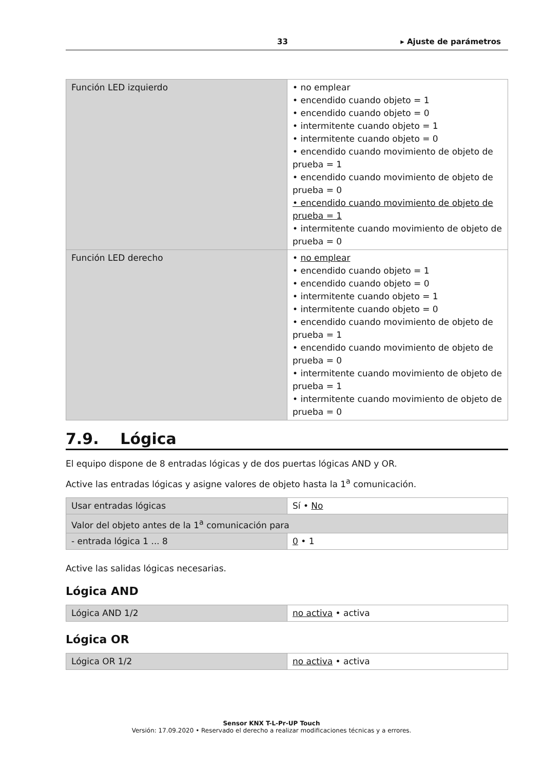33 ▸ Ajuste de parámetros
| Función LED izquierdo | • no emplear • encendido cuando objeto = 1 • encendido cuando objeto = 0 • intermitente cuando objeto = 1 • intermitente cuando objeto = 0 • encendido cuando movimiento de objeto de prueba = 1 • encendido cuando movimiento de objeto de prueba = 0 • encendido cuando movimiento de objeto de prueba = 1 • intermitente cuando movimiento de objeto de prueba = 0 |
| Función LED derecho | • no emplear • encendido cuando objeto = 1 • encendido cuando objeto = 0 • intermitente cuando objeto = 1 • intermitente cuando objeto = 0 • encendido cuando movimiento de objeto de prueba = 1 • encendido cuando movimiento de objeto de prueba = 0 • intermitente cuando movimiento de objeto de prueba = 1 • intermitente cuando movimiento de objeto de prueba = 0 |
7.9. Lógica
El equipo dispone de 8 entradas lógicas y de dos puertas lógicas AND y OR.
Active las entradas lógicas y asigne valores de objeto hasta la 1<sup>a</sup> comunicación.
| Usar entradas lógicas | Sí • No |
| Valor del objeto antes de la 1<sup>a</sup> comunicación para | |
| - entrada lógica 1 ... 8 | 0 • 1 |
Active las salidas lógicas necesarias.
Lógica AND
| Lógica AND 1/2 | no activa • activa |
Lógica OR
| Lógica OR 1/2 | no activa • activa |
Sensor KNX T-L-Pr-UP Touch
Versión: 17.09.2020 • Reservado el derecho a realizar modificaciones técnicas y a errores.